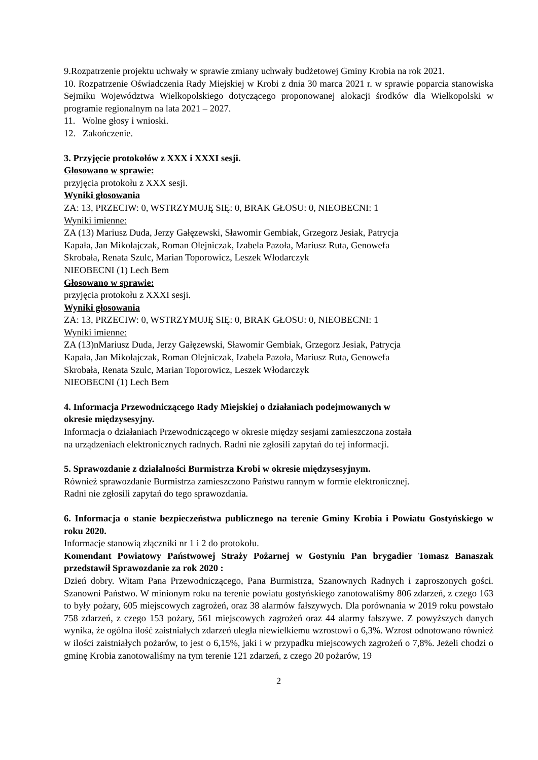9.Rozpatrzenie projektu uchwały w sprawie zmiany uchwały budżetowej Gminy Krobia na rok 2021.
10. Rozpatrzenie Oświadczenia Rady Miejskiej w Krobi z dnia 30 marca 2021 r. w sprawie poparcia stanowiska Sejmiku Województwa Wielkopolskiego dotyczącego proponowanej alokacji środków dla Wielkopolski w programie regionalnym na lata 2021 – 2027.
11. Wolne głosy i wnioski.
12. Zakończenie.
3. Przyjęcie protokołów z XXX i XXXI sesji.
Głosowano w sprawie:
przyjęcia protokołu z XXX sesji.
Wyniki głosowania
ZA: 13, PRZECIW: 0, WSTRZYMUJĘ SIĘ: 0, BRAK GŁOSU: 0, NIEOBECNI: 1
Wyniki imienne:
ZA (13) Mariusz Duda, Jerzy Gałęzewski, Sławomir Gembiak, Grzegorz Jesiak, Patrycja
Kapała, Jan Mikołajczak, Roman Olejniczak, Izabela Pazoła, Mariusz Ruta, Genowefa
Skrobała, Renata Szulc, Marian Toporowicz, Leszek Włodarczyk
NIEOBECNI (1) Lech Bem
Głosowano w sprawie:
przyjęcia protokołu z XXXI sesji.
Wyniki głosowania
ZA: 13, PRZECIW: 0, WSTRZYMUJĘ SIĘ: 0, BRAK GŁOSU: 0, NIEOBECNI: 1
Wyniki imienne:
ZA (13)nMariusz Duda, Jerzy Gałęzewski, Sławomir Gembiak, Grzegorz Jesiak, Patrycja
Kapała, Jan Mikołajczak, Roman Olejniczak, Izabela Pazoła, Mariusz Ruta, Genowefa
Skrobała, Renata Szulc, Marian Toporowicz, Leszek Włodarczyk
NIEOBECNI (1) Lech Bem
4. Informacja Przewodniczącego Rady Miejskiej o działaniach podejmowanych w
okresie międzysesyjny.
Informacja o działaniach Przewodniczącego w okresie między sesjami zamieszczona została
na urządzeniach elektronicznych radnych. Radni nie zgłosili zapytań do tej informacji.
5. Sprawozdanie z działalności Burmistrza Krobi w okresie międzysesyjnym.
Również sprawozdanie Burmistrza zamieszczono Państwu rannym w formie elektronicznej.
Radni nie zgłosili zapytań do tego sprawozdania.
6. Informacja o stanie bezpieczeństwa publicznego na terenie Gminy Krobia i Powiatu Gostyńskiego w roku 2020.
Informacje stanowią złączniki nr 1 i 2 do protokołu.
Komendant Powiatowy Państwowej Straży Pożarnej w Gostyniu Pan brygadier Tomasz Banaszak przedstawił Sprawozdanie za rok 2020 :
Dzień dobry. Witam Pana Przewodniczącego, Pana Burmistrza, Szanownych Radnych i zaproszonych gości. Szanowni Państwo. W minionym roku na terenie powiatu gostyńskiego zanotowaliśmy 806 zdarzeń, z czego 163 to były pożary, 605 miejscowych zagrożeń, oraz 38 alarmów fałszywych. Dla porównania w 2019 roku powstało 758 zdarzeń, z czego 153 pożary, 561 miejscowych zagrożeń oraz 44 alarmy fałszywe. Z powyższych danych wynika, że ogólna ilość zaistniałych zdarzeń uległa niewielkiemu wzrostowi o 6,3%. Wzrost odnotowano również w ilości zaistniałych pożarów, to jest o 6,15%, jaki i w przypadku miejscowych zagrożeń o 7,8%. Jeżeli chodzi o gminę Krobia zanotowaliśmy na tym terenie 121 zdarzeń, z czego 20 pożarów, 19
2